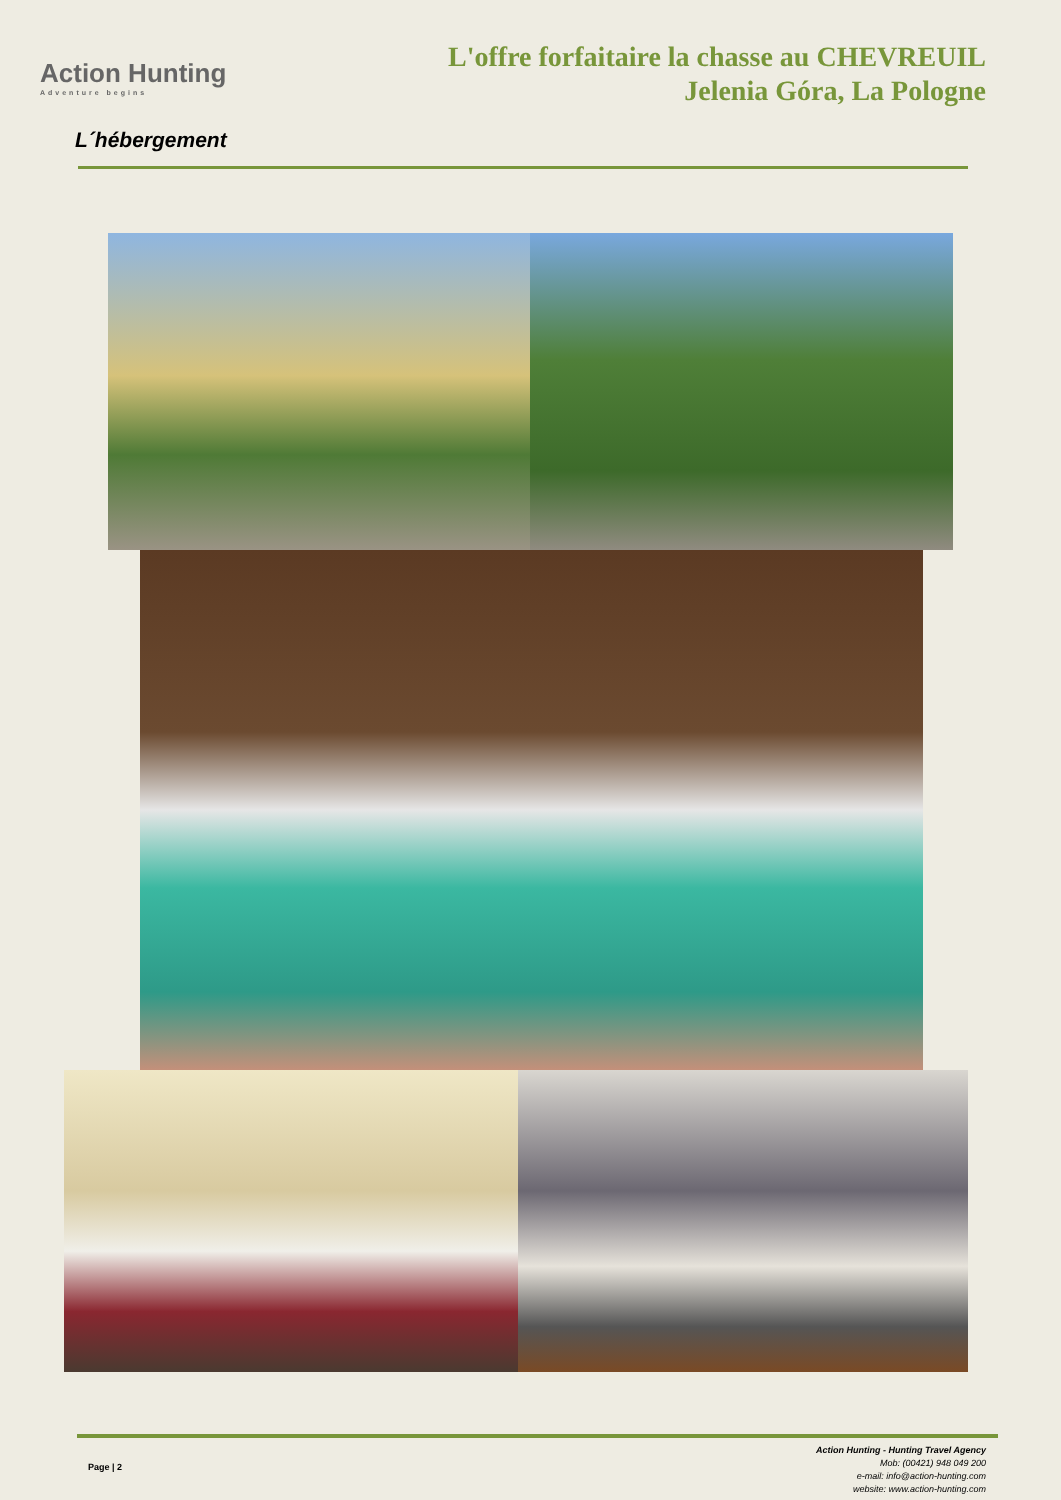Action Hunting
Adventure begins
L'offre forfaitaire la chasse au CHEVREUIL
Jelenia Góra, La Pologne
L´hébergement
Page | 2
Action Hunting - Hunting Travel Agency
Mob: (00421) 948 049 200
e-mail: info@action-hunting.com
website: www.action-hunting.com